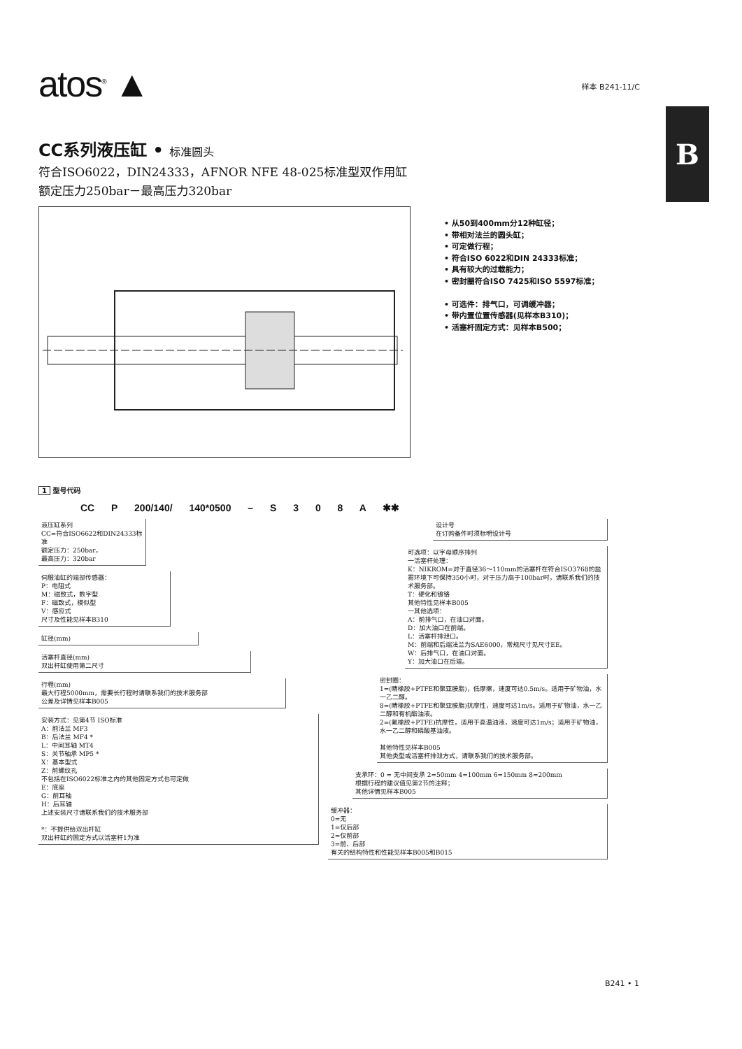atos<sup>®</sup> ▲
样本 B241-11/C
B
CC系列液压缸 • 标准圆头
符合ISO6022，DIN24333，AFNOR NFE 48-025标准型双作用缸
额定压力250bar－最高压力320bar
• 从50到400mm分12种缸径；
• 带相对法兰的圆头缸；
• 可定做行程；
• 符合ISO 6022和DIN 24333标准；
• 具有较大的过载能力；
• 密封圈符合ISO 7425和ISO 5597标准；
• 可选件：排气口，可调缓冲器；
• 带内置位置传感器(见样本B310)；
• 活塞杆固定方式：见样本B500；
1 型号代码
CC P 200/140/ 140*0500 – S 3 0 8 A ✱✱
液压缸系列
CC=符合ISO6622和DIN24333标准
额定压力：250bar，
最高压力：320bar
伺服油缸的端部传感器：
P：电阻式
M：磁致式，数字型
F：磁致式，模似型
V：感应式
尺寸及性能见样本B310
缸径(mm)
活塞杆直径(mm)
双出杆缸使用第二尺寸
行程(mm)
最大行程5000mm，需要长行程时请联系我们的技术服务部
公差及详情见样本B005
安装方式：见第4节 ISO标准
A：前法兰 MF3
B：后法兰 MF4 *
L：中间耳轴 MT4
S：关节轴承 MP5 *
X：基本型式
Z：前螺纹孔
不包括在ISO6022标准之内的其他固定方式也可定做
E：底座
G：前耳轴
H：后耳轴
上述安装尺寸请联系我们的技术服务部
*：不提供给双出杆缸
双出杆缸的固定方式以活塞杆1为准
设计号
在订购备件时须标明设计号
可选项：以字母顺序排列
一活塞杆处理：
K：NIKROM=对于直径36～110mm的活塞杆在符合ISO3768的盐雾环境下可保持350小时，对于压力高于100bar时，请联系我们的技术服务部。
T：硬化和镀铬
其他特性见样本B005
一其他选项：
A：前排气口，在油口对面。
D：加大油口在前端。
L：活塞杆排泄口。
M：前端和后端法兰为SAE6000，常规尺寸见尺寸EE。
W：后排气口，在油口对面。
Y：加大油口在后端。
密封圈：
1=(睛橡胶+PTFE和聚亚胺脂)，低摩擦，速度可达0.5m/s。适用于矿物油，水一乙二醇。
8=(睛橡胶+PTFE和聚亚胺脂)抗摩性，速度可达1m/s。适用于矿物油，水一乙二醇和有机酯油液。
2=(氟橡胶+PTFE)抗摩性，适用于高温油液，速度可达1m/s；适用于矿物油，水一乙二醇和磷酸基油液。
其他特性见样本B005
其他类型或活塞杆排泄方式，请联系我们的技术服务部。
支承环：0 = 无中间支承 2=50mm 4=100mm 6=150mm 8=200mm
根据行程的建议值见第2节的注释；
其他详情见样本B005
缓冲器：
0=无
1=仅后部
2=仅前部
3=前、后部
有关的结构特性和性能见样本B005和B015
B241 • 1